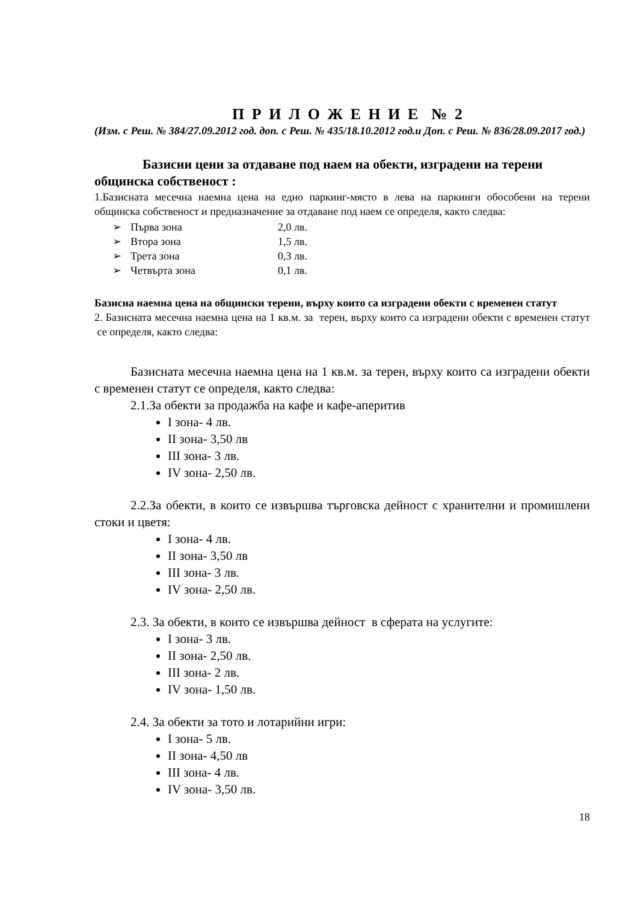П Р И Л О Ж Е Н И Е № 2
(Изм. с Реш. № 384/27.09.2012 год. доп. с Реш. № 435/18.10.2012 год.и Доп. с Реш. № 836/28.09.2017 год.)
Базисни цени за отдаване под наем на обекти, изградени на терени общинска собственост :
1.Базисната месечна наемна цена на едно паркинг-място в лева на паркинги обособени на терени общинска собственост и предназначение за отдаване под наем се определя, както следва:
➢ Първа зона 2,0 лв.
➢ Втора зона 1,5 лв.
➢ Трета зона 0,3 лв.
➢ Четвърта зона 0,1 лв.
Базисна наемна цена на общински терени, върху които са изградени обекти с временен статут
2. Базисната месечна наемна цена на 1 кв.м. за терен, върху които са изградени обекти с временен статут се определя, както следва:
Базисната месечна наемна цена на 1 кв.м. за терен, върху които са изградени обекти с временен статут се определя, както следва:
2.1.За обекти за продажба на кафе и кафе-аперитив
I зона- 4 лв.
II зона- 3,50 лв
III зона- 3 лв.
IV зона- 2,50 лв.
2.2.За обекти, в които се извършва търговска дейност с хранителни и промишлени стоки и цветя:
I зона- 4 лв.
II зона- 3,50 лв
III зона- 3 лв.
IV зона- 2,50 лв.
2.3. За обекти, в които се извършва дейност в сферата на услугите:
I зона- 3 лв.
II зона- 2,50 лв.
III зона- 2 лв.
IV зона- 1,50 лв.
2.4. За обекти за тото и лотарийни игри:
I зона- 5 лв.
II зона- 4,50 лв
III зона- 4 лв.
IV зона- 3,50 лв.
18